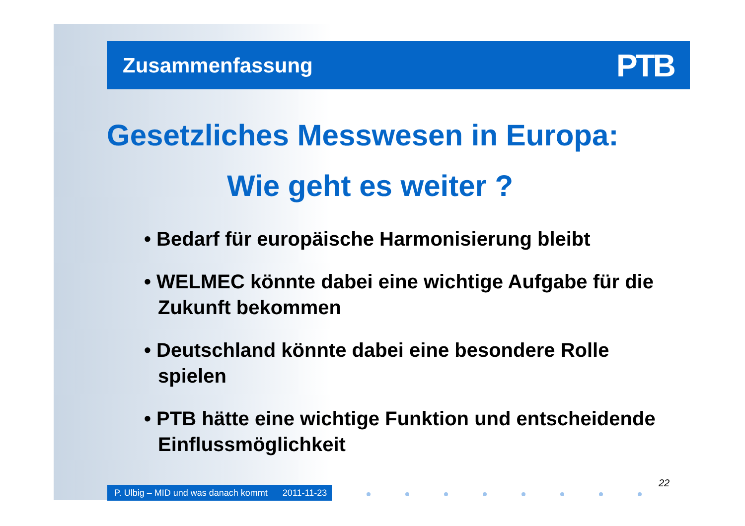Zusammenfassung
PTB
Gesetzliches Messwesen in Europa:
Wie geht es weiter ?
• Bedarf für europäische Harmonisierung bleibt
• WELMEC könnte dabei eine wichtige Aufgabe für die Zukunft bekommen
• Deutschland könnte dabei eine besondere Rolle spielen
• PTB hätte eine wichtige Funktion und entscheidende Einflussmöglichkeit
22
P. Ulbig – MID und was danach kommt 2011-11-23